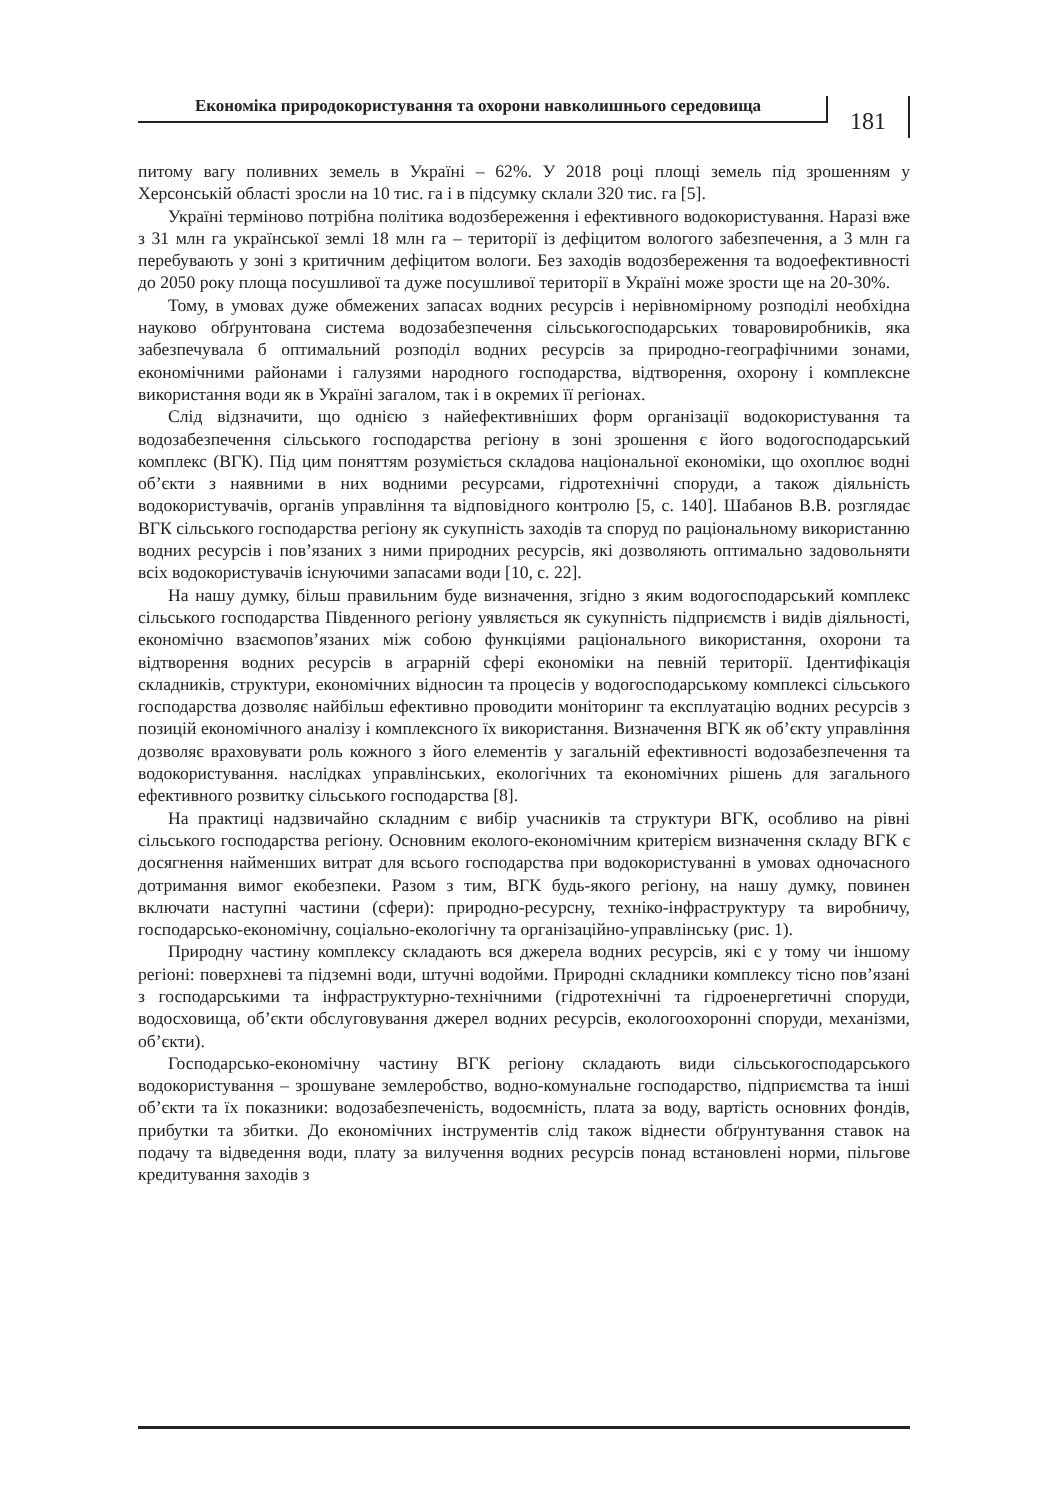Економіка природокористування та охорони навколишнього середовища
181
питому вагу поливних земель в Україні – 62%. У 2018 році площі земель під зрошенням у Херсонській області зросли на 10 тис. га і в підсумку склали 320 тис. га [5].
Україні терміново потрібна політика водозбереження і ефективного водокористування. Наразі вже з 31 млн га української землі 18 млн га – території із дефіцитом вологого забезпечення, а 3 млн га перебувають у зоні з критичним дефіцитом вологи. Без заходів водозбереження та водоефективності до 2050 року площа посушливої та дуже посушливої території в Україні може зрости ще на 20-30%.
Тому, в умовах дуже обмежених запасах водних ресурсів і нерівномірному розподілі необхідна науково обґрунтована система водозабезпечення сільськогосподарських товаровиробників, яка забезпечувала б оптимальний розподіл водних ресурсів за природно-географічними зонами, економічними районами і галузями народного господарства, відтворення, охорону і комплексне використання води як в Україні загалом, так і в окремих її регіонах.
Слід відзначити, що однією з найефективніших форм організації водокористування та водозабезпечення сільського господарства регіону в зоні зрошення є його водогосподарський комплекс (ВГК). Під цим поняттям розуміється складова національної економіки, що охоплює водні об’єкти з наявними в них водними ресурсами, гідротехнічні споруди, а також діяльність водокористувачів, органів управління та відповідного контролю [5, с. 140]. Шабанов В.В. розглядає ВГК сільського господарства регіону як сукупність заходів та споруд по раціональному використанню водних ресурсів і пов’язаних з ними природних ресурсів, які дозволяють оптимально задовольняти всіх водокористувачів існуючими запасами води [10, с. 22].
На нашу думку, більш правильним буде визначення, згідно з яким водогосподарський комплекс сільського господарства Південного регіону уявляється як сукупність підприємств і видів діяльності, економічно взаємопов’язаних між собою функціями раціонального використання, охорони та відтворення водних ресурсів в аграрній сфері економіки на певній території. Ідентифікація складників, структури, економічних відносин та процесів у водогосподарському комплексі сільського господарства дозволяє найбільш ефективно проводити моніторинг та експлуатацію водних ресурсів з позицій економічного аналізу і комплексного їх використання. Визначення ВГК як об’єкту управління дозволяє враховувати роль кожного з його елементів у загальній ефективності водозабезпечення та водокористування. наслідках управлінських, екологічних та економічних рішень для загального ефективного розвитку сільського господарства [8].
На практиці надзвичайно складним є вибір учасників та структури ВГК, особливо на рівні сільського господарства регіону. Основним еколого-економічним критерієм визначення складу ВГК є досягнення найменших витрат для всього господарства при водокористуванні в умовах одночасного дотримання вимог екобезпеки. Разом з тим, ВГК будь-якого регіону, на нашу думку, повинен включати наступні частини (сфери): природно-ресурсну, техніко-інфраструктуру та виробничу, господарсько-економічну, соціально-екологічну та організаційно-управлінську (рис. 1).
Природну частину комплексу складають вся джерела водних ресурсів, які є у тому чи іншому регіоні: поверхневі та підземні води, штучні водойми. Природні складники комплексу тісно пов’язані з господарськими та інфраструктурно-технічними (гідротехнічні та гідроенергетичні споруди, водосховища, об’єкти обслуговування джерел водних ресурсів, екологоохоронні споруди, механізми, об’єкти).
Господарсько-економічну частину ВГК регіону складають види сільськогосподарського водокористування – зрошуване землеробство, водно-комунальне господарство, підприємства та інші об’єкти та їх показники: водозабезпеченість, водоємність, плата за воду, вартість основних фондів, прибутки та збитки. До економічних інструментів слід також віднести обґрунтування ставок на подачу та відведення води, плату за вилучення водних ресурсів понад встановлені норми, пільгове кредитування заходів з